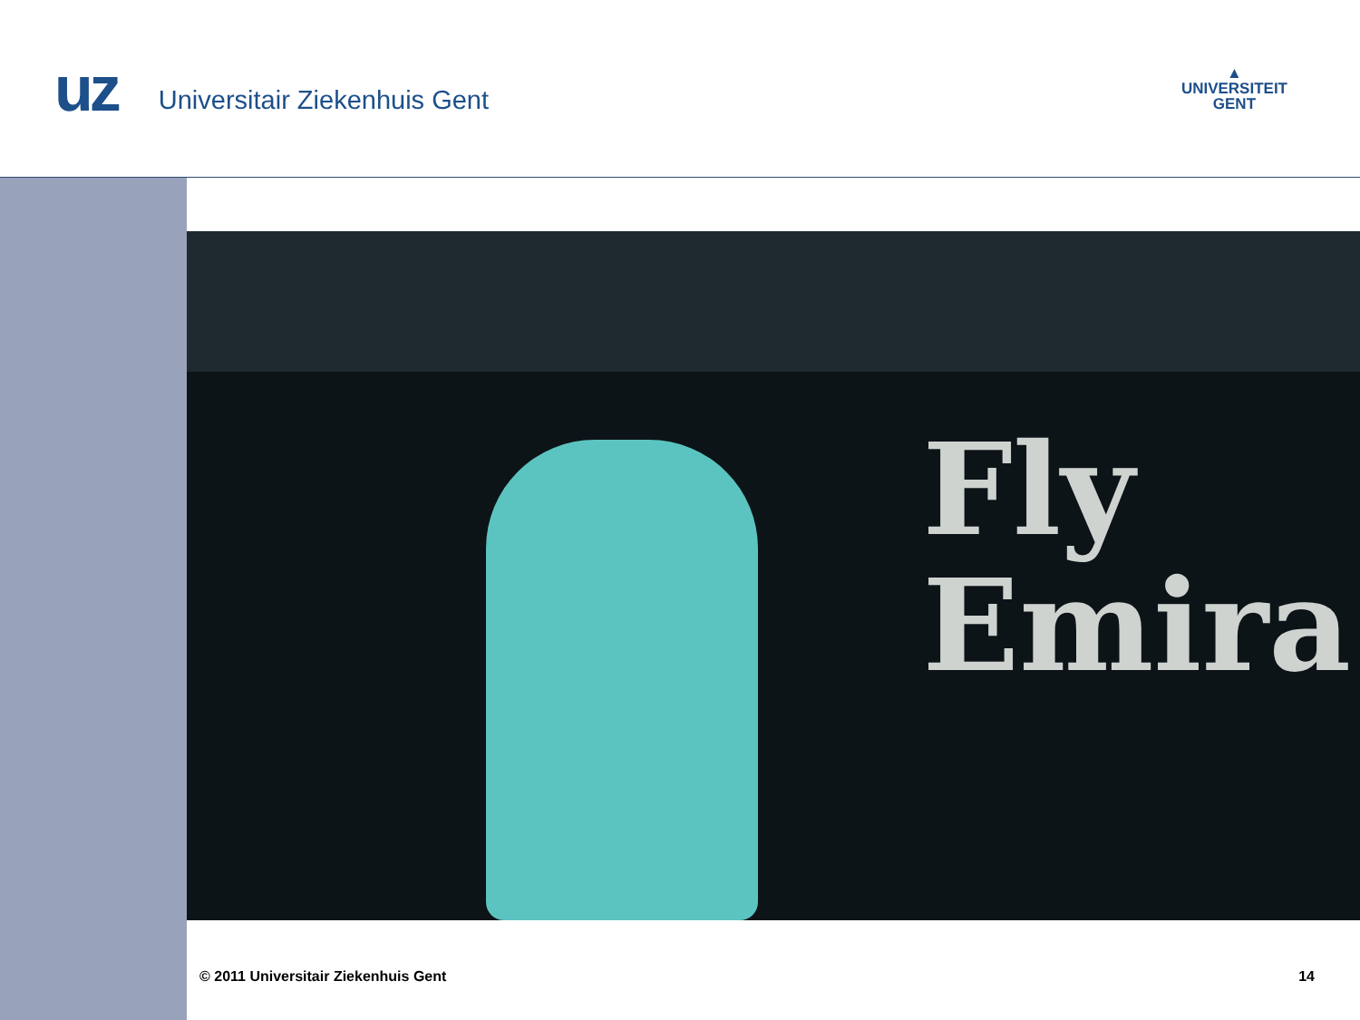uz Universitair Ziekenhuis Gent
▲
UNIVERSITEIT
GENT
Fly
Emira
© 2011 Universitair Ziekenhuis Gent 14